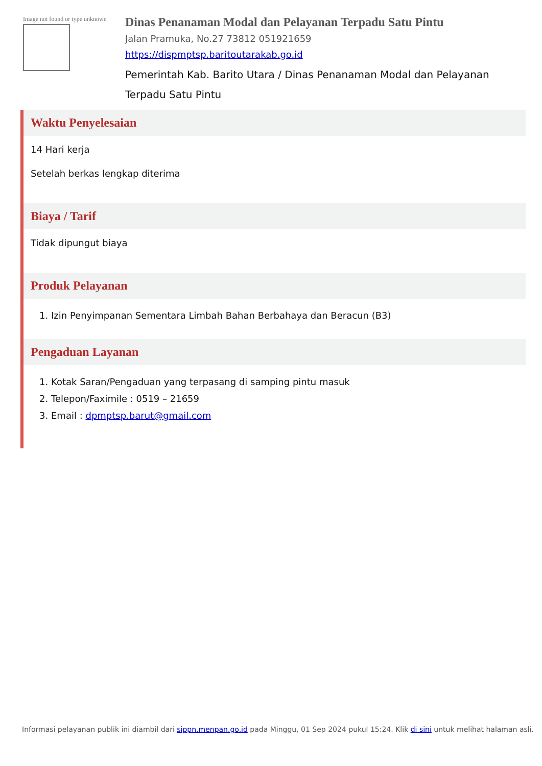Image not found or type unknown
Dinas Penanaman Modal dan Pelayanan Terpadu Satu Pintu
Jalan Pramuka, No.27 73812 051921659
https://dispmptsp.baritoutarakab.go.id
Pemerintah Kab. Barito Utara / Dinas Penanaman Modal dan Pelayanan Terpadu Satu Pintu
Waktu Penyelesaian
14 Hari kerja
Setelah berkas lengkap diterima
Biaya / Tarif
Tidak dipungut biaya
Produk Pelayanan
1. Izin Penyimpanan Sementara Limbah Bahan Berbahaya dan Beracun (B3)
Pengaduan Layanan
1. Kotak Saran/Pengaduan yang terpasang di samping pintu masuk
2. Telepon/Faximile : 0519 – 21659
3. Email : dpmptsp.barut@gmail.com
Informasi pelayanan publik ini diambil dari sippn.menpan.go.id pada Minggu, 01 Sep 2024 pukul 15:24. Klik di sini untuk melihat halaman asli.